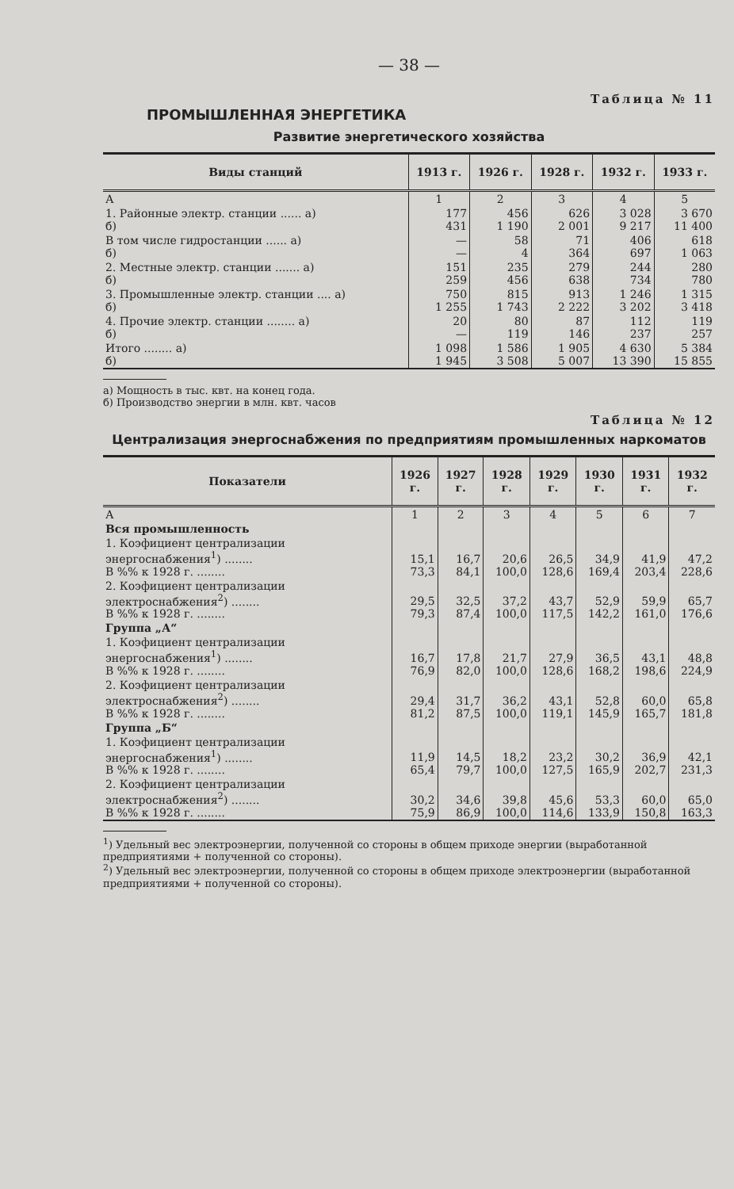— 38 —
Таблица № 11
ПРОМЫШЛЕННАЯ ЭНЕРГЕТИКА
Развитие энергетического хозяйства
| Виды станций | 1913 г. | 1926 г. | 1928 г. | 1932 г. | 1933 г. |
| --- | --- | --- | --- | --- | --- |
| А | 1 | 2 | 3 | 4 | 5 |
| 1. Районные электр. станции ...... а) б) | 177 431 | 456 1 190 | 626 2 001 | 3 028 9 217 | 3 670 11 400 |
| В том числе гидростанции ...... а) б) | — — | 58 4 | 71 364 | 406 697 | 618 1 063 |
| 2. Местные электр. станции ....... а) б) | 151 259 | 235 456 | 279 638 | 244 734 | 280 780 |
| 3. Промышленные электр. станции .... а) б) | 750 1 255 | 815 1 743 | 913 2 222 | 1 246 3 202 | 1 315 3 418 |
| 4. Прочие электр. станции ........ а) б) | 20 — | 80 119 | 87 146 | 112 237 | 119 257 |
| Итого ........ а) б) | 1 098 1 945 | 1 586 3 508 | 1 905 5 007 | 4 630 13 390 | 5 384 15 855 |
а) Мощность в тыс. квт. на конец года.
б) Производство энергии в млн. квт. часов
Таблица № 12
Централизация энергоснабжения по предприятиям промышленных наркоматов
| Показатели | 1926 г. | 1927 г. | 1928 г. | 1929 г. | 1930 г. | 1931 г. | 1932 г. |
| --- | --- | --- | --- | --- | --- | --- | --- |
| А | 1 | 2 | 3 | 4 | 5 | 6 | 7 |
| Вся промышленность | | | | | | | |
| 1. Коэфициент централизации энергоснабжения<sup>1</sup>) ........ В %% к 1928 г. ........ | 15,1 73,3 | 16,7 84,1 | 20,6 100,0 | 26,5 128,6 | 34,9 169,4 | 41,9 203,4 | 47,2 228,6 |
| 2. Коэфициент централизации электроснабжения<sup>2</sup>) ........ В %% к 1928 г. ........ | 29,5 79,3 | 32,5 87,4 | 37,2 100,0 | 43,7 117,5 | 52,9 142,2 | 59,9 161,0 | 65,7 176,6 |
| Группа „А“ | | | | | | | |
| 1. Коэфициент централизации энергоснабжения<sup>1</sup>) ........ В %% к 1928 г. ........ | 16,7 76,9 | 17,8 82,0 | 21,7 100,0 | 27,9 128,6 | 36,5 168,2 | 43,1 198,6 | 48,8 224,9 |
| 2. Коэфициент централизации электроснабжения<sup>2</sup>) ........ В %% к 1928 г. ........ | 29,4 81,2 | 31,7 87,5 | 36,2 100,0 | 43,1 119,1 | 52,8 145,9 | 60,0 165,7 | 65,8 181,8 |
| Группа „Б“ | | | | | | | |
| 1. Коэфициент централизации энергоснабжения<sup>1</sup>) ........ В %% к 1928 г. ........ | 11,9 65,4 | 14,5 79,7 | 18,2 100,0 | 23,2 127,5 | 30,2 165,9 | 36,9 202,7 | 42,1 231,3 |
| 2. Коэфициент централизации электроснабжения<sup>2</sup>) ........ В %% к 1928 г. ........ | 30,2 75,9 | 34,6 86,9 | 39,8 100,0 | 45,6 114,6 | 53,3 133,9 | 60,0 150,8 | 65,0 163,3 |
<sup>1</sup>) Удельный вес электроэнергии, полученной со стороны в общем приходе энергии (выработанной предприятиями + полученной со стороны).
<sup>2</sup>) Удельный вес электроэнергии, полученной со стороны в общем приходе электроэнергии (выработанной предприятиями + полученной со стороны).